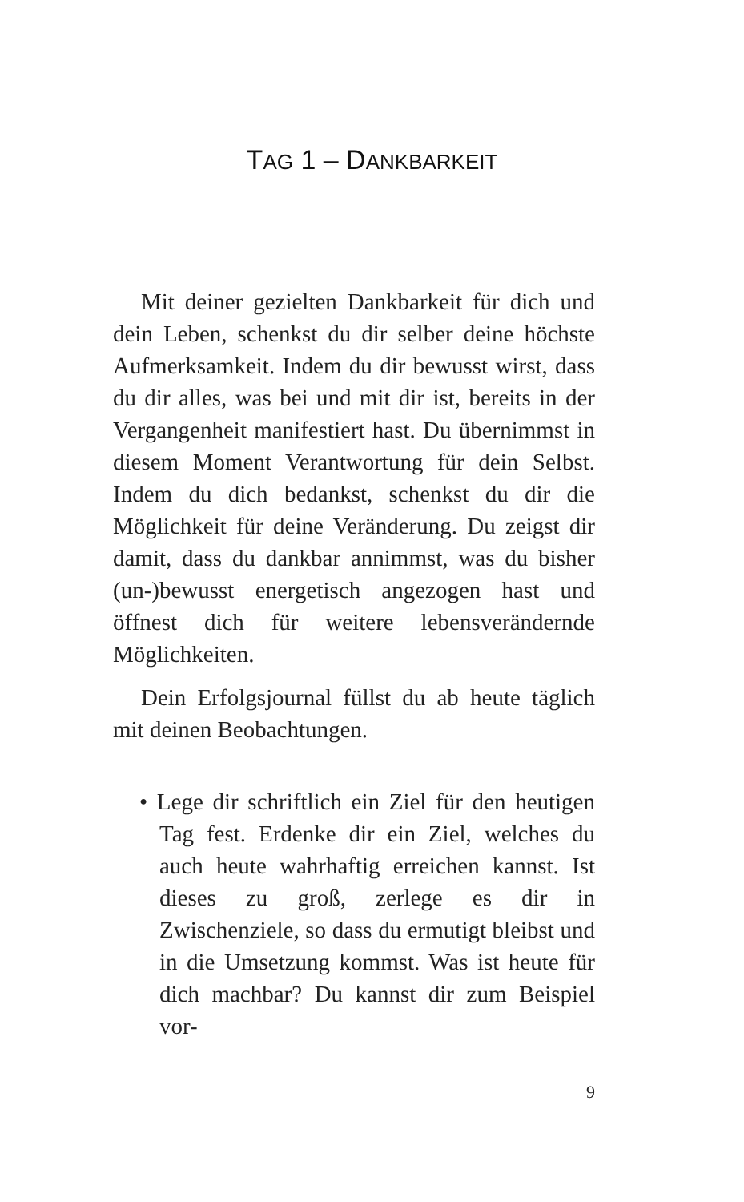TAG 1 – DANKBARKEIT
Mit deiner gezielten Dankbarkeit für dich und dein Leben, schenkst du dir selber deine höchste Aufmerksamkeit. Indem du dir bewusst wirst, dass du dir alles, was bei und mit dir ist, bereits in der Vergangenheit manifestiert hast. Du übernimmst in diesem Moment Verantwortung für dein Selbst. Indem du dich bedankst, schenkst du dir die Möglichkeit für deine Veränderung. Du zeigst dir damit, dass du dankbar annimmst, was du bisher (un-)bewusst energetisch angezogen hast und öffnest dich für weitere lebensverändernde Möglichkeiten.
Dein Erfolgsjournal füllst du ab heute täglich mit deinen Beobachtungen.
• Lege dir schriftlich ein Ziel für den heutigen Tag fest. Erdenke dir ein Ziel, welches du auch heute wahrhaftig erreichen kannst. Ist dieses zu groß, zerlege es dir in Zwischenziele, so dass du ermutigt bleibst und in die Umsetzung kommst. Was ist heute für dich machbar? Du kannst dir zum Beispiel vor-
9